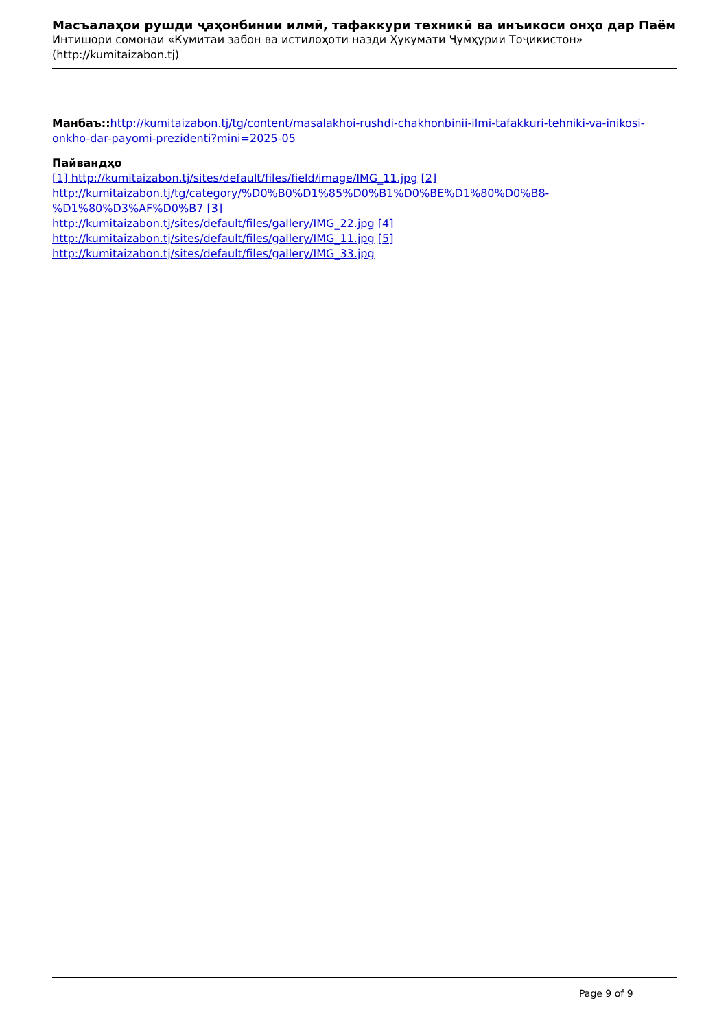Масъалаҳои рушди ҷаҳонбинии илмӣ, тафаккури техникӣ ва инъикоси онҳо дар Паём
Интишори сомонаи «Кумитаи забон ва истилоҳоти назди Ҳукумати Ҷумҳурии Тоҷикистон»
(http://kumitaizabon.tj)
Манбаъ:: http://kumitaizabon.tj/tg/content/masalakhoi-rushdi-chakhonbinii-ilmi-tafakkuri-tehniki-va-inikosi-onkho-dar-payomi-prezidenti?mini=2025-05
Пайвандҳо
[1] http://kumitaizabon.tj/sites/default/files/field/image/IMG_11.jpg [2] http://kumitaizabon.tj/tg/category/%D0%B0%D1%85%D0%B1%D0%BE%D1%80%D0%B8-%D1%80%D3%AF%D0%B7 [3]
http://kumitaizabon.tj/sites/default/files/gallery/IMG_22.jpg [4]
http://kumitaizabon.tj/sites/default/files/gallery/IMG_11.jpg [5]
http://kumitaizabon.tj/sites/default/files/gallery/IMG_33.jpg
Page 9 of 9